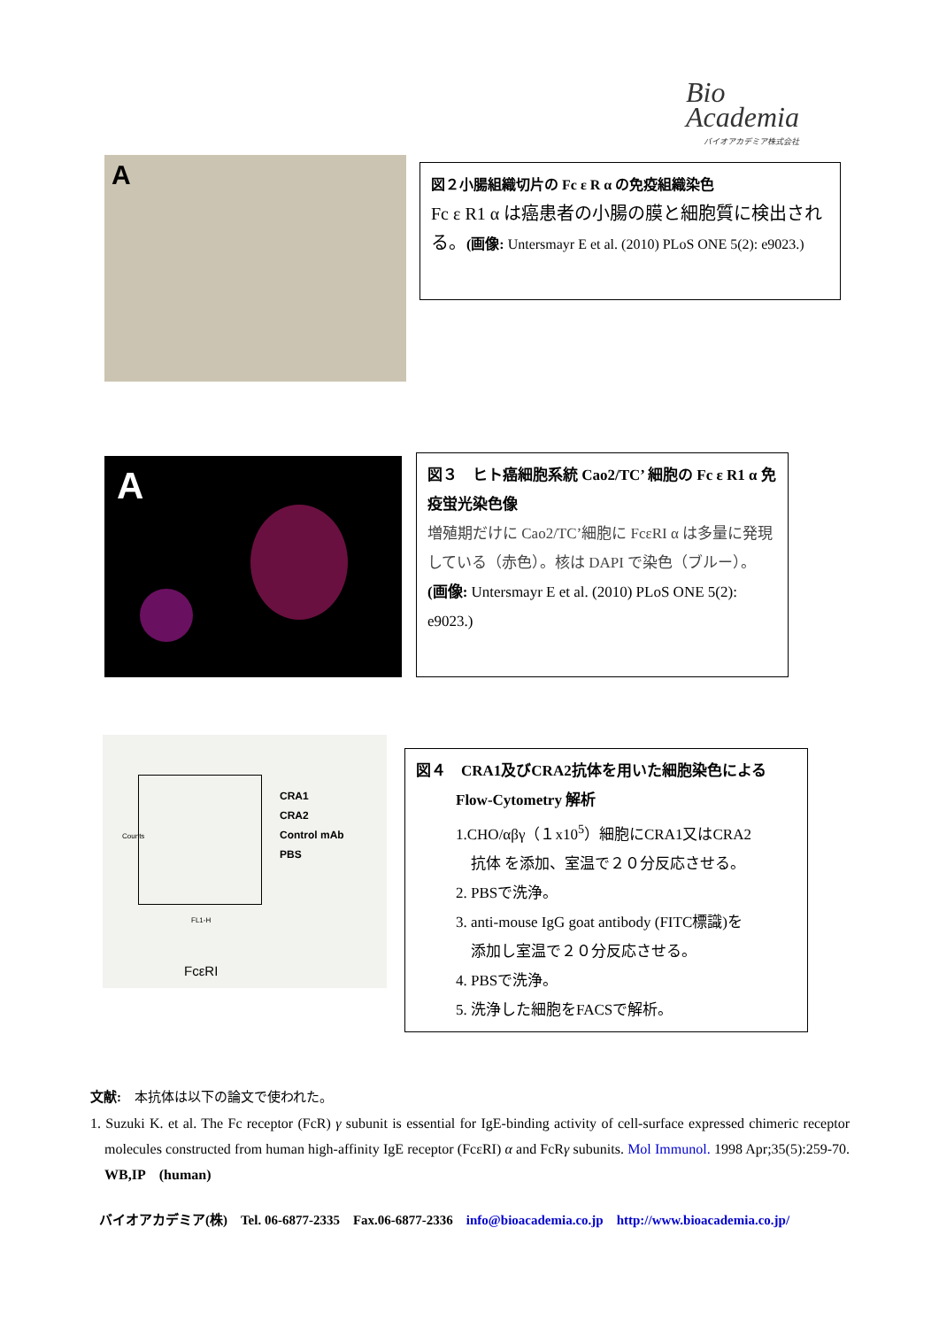Bio
Academia
バイオアカデミア株式会社
A
図２小腸組織切片の Fc ε R α の免疫組織染色
Fc ε R1 α は癌患者の小腸の膜と細胞質に検出される。(画像: Untersmayr E et al. (2010) PLoS ONE 5(2): e9023.)
A
図３　ヒト癌細胞系統 Cao2/TC’ 細胞の Fc ε R1 α 免疫蛍光染色像
増殖期だけに Cao2/TC’細胞に FcεRI α は多量に発現している（赤色）。核は DAPI で染色（ブルー）。
(画像: Untersmayr E et al. (2010) PLoS ONE 5(2): e9023.)
CRA1
CRA2
Control mAb
PBS
Counts
FL1-H
FcεRI
図４　CRA1及びCRA2抗体を用いた細胞染色による
Flow-Cytometry 解析
1.CHO/αβγ（１x10<sup>5</sup>）細胞にCRA1又はCRA2
　抗体 を添加、室温で２０分反応させる。
2. PBSで洗浄。
3. anti-mouse IgG goat antibody (FITC標識)を
　添加し室温で２０分反応させる。
4. PBSで洗浄。
5. 洗浄した細胞をFACSで解析。
文献:　本抗体は以下の論文で使われた。
1. Suzuki K. et al. The Fc receptor (FcR) γ subunit is essential for IgE-binding activity of cell-surface expressed chimeric receptor molecules constructed from human high-affinity IgE receptor (FcεRI) α and FcRγ subunits. Mol Immunol. 1998 Apr;35(5):259-70. WB,IP　(human)
バイオアカデミア(株)　Tel. 06-6877-2335　Fax.06-6877-2336　info@bioacademia.co.jp　http://www.bioacademia.co.jp/